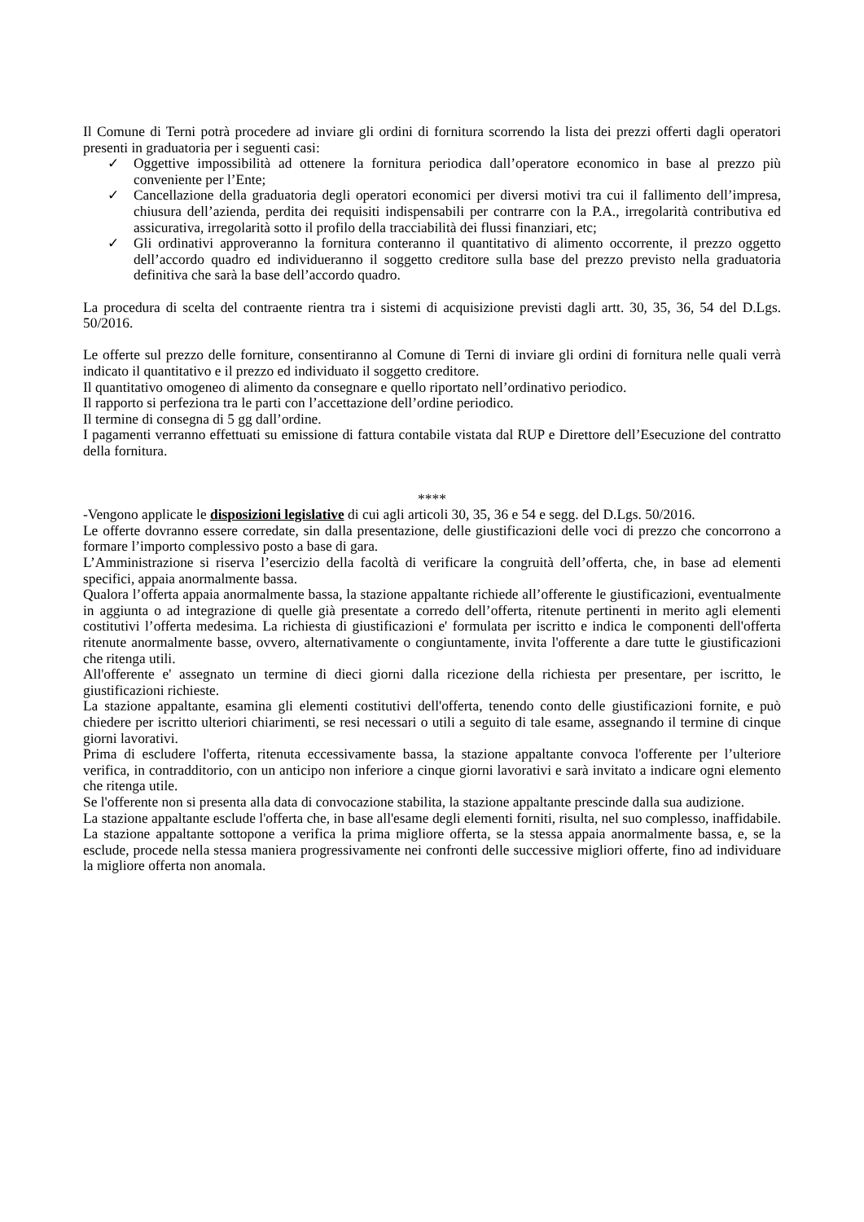Il Comune di Terni potrà procedere ad inviare gli ordini di fornitura scorrendo la lista dei prezzi offerti dagli operatori presenti in graduatoria per i seguenti casi:
✓ Oggettive impossibilità ad ottenere la fornitura periodica dall’operatore economico in base al prezzo più conveniente per l’Ente;
✓ Cancellazione della graduatoria degli operatori economici per diversi motivi tra cui il fallimento dell’impresa, chiusura dell’azienda, perdita dei requisiti indispensabili per contrarre con la P.A., irregolarità contributiva ed assicurativa, irregolarità sotto il profilo della tracciabilità dei flussi finanziari, etc;
✓ Gli ordinativi approveranno la fornitura conteranno il quantitativo di alimento occorrente, il prezzo oggetto dell’accordo quadro ed individueranno il soggetto creditore sulla base del prezzo previsto nella graduatoria definitiva che sarà la base dell’accordo quadro.
La procedura di scelta del contraente rientra tra i sistemi di acquisizione previsti dagli artt. 30, 35, 36, 54 del D.Lgs. 50/2016.
Le offerte sul prezzo delle forniture, consentiranno al Comune di Terni di inviare gli ordini di fornitura nelle quali verrà indicato il quantitativo e il prezzo ed individuato il soggetto creditore.
Il quantitativo omogeneo di alimento da consegnare e quello riportato nell’ordinativo periodico.
Il rapporto si perfeziona tra le parti con l’accettazione dell’ordine periodico.
Il termine di consegna di 5 gg dall’ordine.
I pagamenti verranno effettuati su emissione di fattura contabile vistata dal RUP e Direttore dell’Esecuzione del contratto della fornitura.
****
-Vengono applicate le disposizioni legislative di cui agli articoli 30, 35, 36 e 54 e segg. del D.Lgs. 50/2016.
Le offerte dovranno essere corredate, sin dalla presentazione, delle giustificazioni delle voci di prezzo che concorrono a formare l’importo complessivo posto a base di gara.
L’Amministrazione si riserva l’esercizio della facoltà di verificare la congruità dell’offerta, che, in base ad elementi specifici, appaia anormalmente bassa.
Qualora l’offerta appaia anormalmente bassa, la stazione appaltante richiede all’offerente le giustificazioni, eventualmente in aggiunta o ad integrazione di quelle già presentate a corredo dell’offerta, ritenute pertinenti in merito agli elementi costitutivi l’offerta medesima. La richiesta di giustificazioni e' formulata per iscritto e indica le componenti dell'offerta ritenute anormalmente basse, ovvero, alternativamente o congiuntamente, invita l'offerente a dare tutte le giustificazioni che ritenga utili.
All'offerente e' assegnato un termine di dieci giorni dalla ricezione della richiesta per presentare, per iscritto, le giustificazioni richieste.
La stazione appaltante, esamina gli elementi costitutivi dell'offerta, tenendo conto delle giustificazioni fornite, e può chiedere per iscritto ulteriori chiarimenti, se resi necessari o utili a seguito di tale esame, assegnando il termine di cinque giorni lavorativi.
Prima di escludere l'offerta, ritenuta eccessivamente bassa, la stazione appaltante convoca l'offerente per l’ulteriore verifica, in contradditorio, con un anticipo non inferiore a cinque giorni lavorativi e sarà invitato a indicare ogni elemento che ritenga utile.
Se l'offerente non si presenta alla data di convocazione stabilita, la stazione appaltante prescinde dalla sua audizione.
La stazione appaltante esclude l'offerta che, in base all'esame degli elementi forniti, risulta, nel suo complesso, inaffidabile.
La stazione appaltante sottopone a verifica la prima migliore offerta, se la stessa appaia anormalmente bassa, e, se la esclude, procede nella stessa maniera progressivamente nei confronti delle successive migliori offerte, fino ad individuare la migliore offerta non anomala.